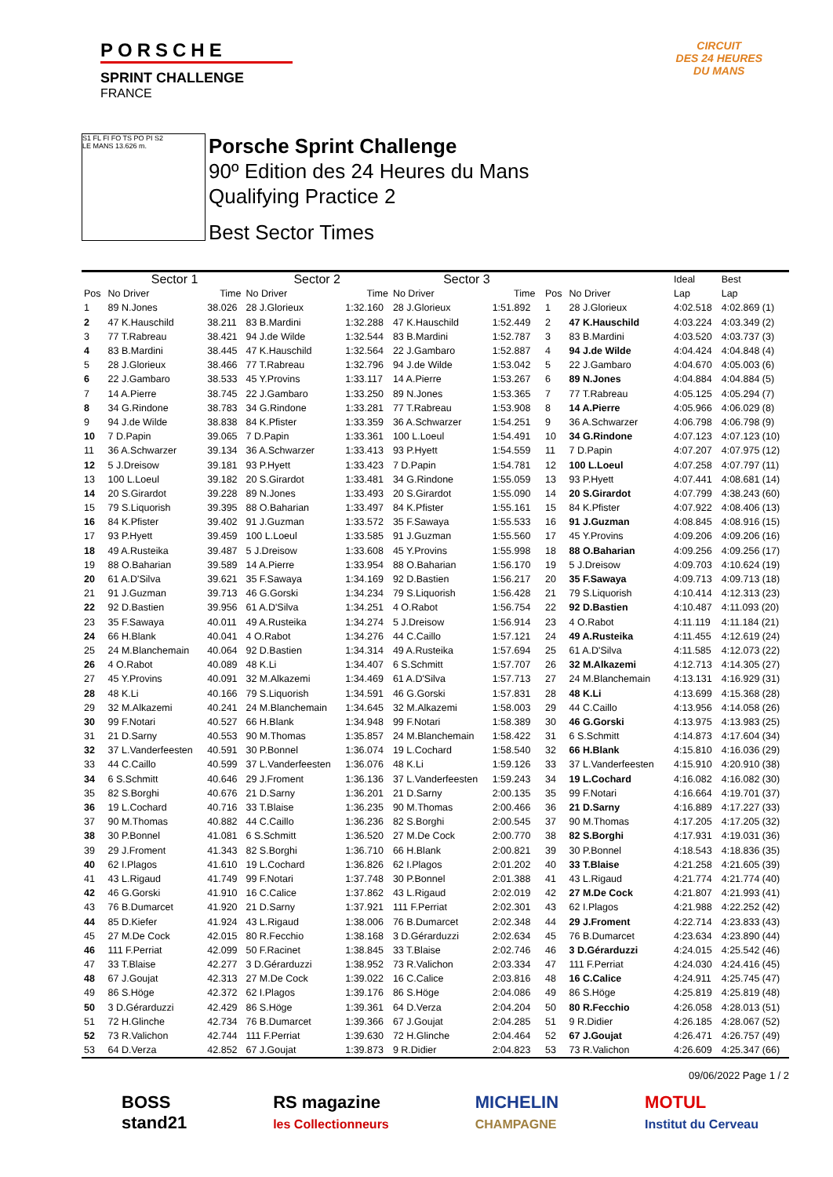PORSCHE
SPRINT CHALLENGE
FRANCE
CIRCUIT
DES 24 HEURES
DU MANS
S1 FL FI FO TS PO PI S2
LE MANS 13.626 m.
Porsche Sprint Challenge
90º Edition des 24 Heures du Mans
Qualifying Practice 2
Best Sector Times
| | Sector 1 | | Sector 2 | | Sector 3 | | | | | | Ideal | Best |
| --- | --- | --- | --- | --- | --- | --- | --- | --- | --- | --- | --- | --- |
| Pos | No Driver | Time | No Driver | Time | No Driver | Time | | Pos | No Driver | | Lap | Lap |
| 1 | 89 N.Jones | 38.026 | 28 J.Glorieux | 1:32.160 | 28 J.Glorieux | 1:51.892 | | 1 | 28 J.Glorieux | | 4:02.518 | 4:02.869 (1) |
| 2 | 47 K.Hauschild | 38.211 | 83 B.Mardini | 1:32.288 | 47 K.Hauschild | 1:52.449 | | 2 | 47 K.Hauschild | | 4:03.224 | 4:03.349 (2) |
| 3 | 77 T.Rabreau | 38.421 | 94 J.de Wilde | 1:32.544 | 83 B.Mardini | 1:52.787 | | 3 | 83 B.Mardini | | 4:03.520 | 4:03.737 (3) |
| 4 | 83 B.Mardini | 38.445 | 47 K.Hauschild | 1:32.564 | 22 J.Gambaro | 1:52.887 | | 4 | 94 J.de Wilde | | 4:04.424 | 4:04.848 (4) |
| 5 | 28 J.Glorieux | 38.466 | 77 T.Rabreau | 1:32.796 | 94 J.de Wilde | 1:53.042 | | 5 | 22 J.Gambaro | | 4:04.670 | 4:05.003 (6) |
| 6 | 22 J.Gambaro | 38.533 | 45 Y.Provins | 1:33.117 | 14 A.Pierre | 1:53.267 | | 6 | 89 N.Jones | | 4:04.884 | 4:04.884 (5) |
| 7 | 14 A.Pierre | 38.745 | 22 J.Gambaro | 1:33.250 | 89 N.Jones | 1:53.365 | | 7 | 77 T.Rabreau | | 4:05.125 | 4:05.294 (7) |
| 8 | 34 G.Rindone | 38.783 | 34 G.Rindone | 1:33.281 | 77 T.Rabreau | 1:53.908 | | 8 | 14 A.Pierre | | 4:05.966 | 4:06.029 (8) |
| 9 | 94 J.de Wilde | 38.838 | 84 K.Pfister | 1:33.359 | 36 A.Schwarzer | 1:54.251 | | 9 | 36 A.Schwarzer | | 4:06.798 | 4:06.798 (9) |
| 10 | 7 D.Papin | 39.065 | 7 D.Papin | 1:33.361 | 100 L.Loeul | 1:54.491 | | 10 | 34 G.Rindone | | 4:07.123 | 4:07.123 (10) |
| 11 | 36 A.Schwarzer | 39.134 | 36 A.Schwarzer | 1:33.413 | 93 P.Hyett | 1:54.559 | | 11 | 7 D.Papin | | 4:07.207 | 4:07.975 (12) |
| 12 | 5 J.Dreisow | 39.181 | 93 P.Hyett | 1:33.423 | 7 D.Papin | 1:54.781 | | 12 | 100 L.Loeul | | 4:07.258 | 4:07.797 (11) |
| 13 | 100 L.Loeul | 39.182 | 20 S.Girardot | 1:33.481 | 34 G.Rindone | 1:55.059 | | 13 | 93 P.Hyett | | 4:07.441 | 4:08.681 (14) |
| 14 | 20 S.Girardot | 39.228 | 89 N.Jones | 1:33.493 | 20 S.Girardot | 1:55.090 | | 14 | 20 S.Girardot | | 4:07.799 | 4:38.243 (60) |
| 15 | 79 S.Liquorish | 39.395 | 88 O.Baharian | 1:33.497 | 84 K.Pfister | 1:55.161 | | 15 | 84 K.Pfister | | 4:07.922 | 4:08.406 (13) |
| 16 | 84 K.Pfister | 39.402 | 91 J.Guzman | 1:33.572 | 35 F.Sawaya | 1:55.533 | | 16 | 91 J.Guzman | | 4:08.845 | 4:08.916 (15) |
| 17 | 93 P.Hyett | 39.459 | 100 L.Loeul | 1:33.585 | 91 J.Guzman | 1:55.560 | | 17 | 45 Y.Provins | | 4:09.206 | 4:09.206 (16) |
| 18 | 49 A.Rusteika | 39.487 | 5 J.Dreisow | 1:33.608 | 45 Y.Provins | 1:55.998 | | 18 | 88 O.Baharian | | 4:09.256 | 4:09.256 (17) |
| 19 | 88 O.Baharian | 39.589 | 14 A.Pierre | 1:33.954 | 88 O.Baharian | 1:56.170 | | 19 | 5 J.Dreisow | | 4:09.703 | 4:10.624 (19) |
| 20 | 61 A.D'Silva | 39.621 | 35 F.Sawaya | 1:34.169 | 92 D.Bastien | 1:56.217 | | 20 | 35 F.Sawaya | | 4:09.713 | 4:09.713 (18) |
| 21 | 91 J.Guzman | 39.713 | 46 G.Gorski | 1:34.234 | 79 S.Liquorish | 1:56.428 | | 21 | 79 S.Liquorish | | 4:10.414 | 4:12.313 (23) |
| 22 | 92 D.Bastien | 39.956 | 61 A.D'Silva | 1:34.251 | 4 O.Rabot | 1:56.754 | | 22 | 92 D.Bastien | | 4:10.487 | 4:11.093 (20) |
| 23 | 35 F.Sawaya | 40.011 | 49 A.Rusteika | 1:34.274 | 5 J.Dreisow | 1:56.914 | | 23 | 4 O.Rabot | | 4:11.119 | 4:11.184 (21) |
| 24 | 66 H.Blank | 40.041 | 4 O.Rabot | 1:34.276 | 44 C.Caillo | 1:57.121 | | 24 | 49 A.Rusteika | | 4:11.455 | 4:12.619 (24) |
| 25 | 24 M.Blanchemain | 40.064 | 92 D.Bastien | 1:34.314 | 49 A.Rusteika | 1:57.694 | | 25 | 61 A.D'Silva | | 4:11.585 | 4:12.073 (22) |
| 26 | 4 O.Rabot | 40.089 | 48 K.Li | 1:34.407 | 6 S.Schmitt | 1:57.707 | | 26 | 32 M.Alkazemi | | 4:12.713 | 4:14.305 (27) |
| 27 | 45 Y.Provins | 40.091 | 32 M.Alkazemi | 1:34.469 | 61 A.D'Silva | 1:57.713 | | 27 | 24 M.Blanchemain | | 4:13.131 | 4:16.929 (31) |
| 28 | 48 K.Li | 40.166 | 79 S.Liquorish | 1:34.591 | 46 G.Gorski | 1:57.831 | | 28 | 48 K.Li | | 4:13.699 | 4:15.368 (28) |
| 29 | 32 M.Alkazemi | 40.241 | 24 M.Blanchemain | 1:34.645 | 32 M.Alkazemi | 1:58.003 | | 29 | 44 C.Caillo | | 4:13.956 | 4:14.058 (26) |
| 30 | 99 F.Notari | 40.527 | 66 H.Blank | 1:34.948 | 99 F.Notari | 1:58.389 | | 30 | 46 G.Gorski | | 4:13.975 | 4:13.983 (25) |
| 31 | 21 D.Sarny | 40.553 | 90 M.Thomas | 1:35.857 | 24 M.Blanchemain | 1:58.422 | | 31 | 6 S.Schmitt | | 4:14.873 | 4:17.604 (34) |
| 32 | 37 L.Vanderfeesten | 40.591 | 30 P.Bonnel | 1:36.074 | 19 L.Cochard | 1:58.540 | | 32 | 66 H.Blank | | 4:15.810 | 4:16.036 (29) |
| 33 | 44 C.Caillo | 40.599 | 37 L.Vanderfeesten | 1:36.076 | 48 K.Li | 1:59.126 | | 33 | 37 L.Vanderfeesten | | 4:15.910 | 4:20.910 (38) |
| 34 | 6 S.Schmitt | 40.646 | 29 J.Froment | 1:36.136 | 37 L.Vanderfeesten | 1:59.243 | | 34 | 19 L.Cochard | | 4:16.082 | 4:16.082 (30) |
| 35 | 82 S.Borghi | 40.676 | 21 D.Sarny | 1:36.201 | 21 D.Sarny | 2:00.135 | | 35 | 99 F.Notari | | 4:16.664 | 4:19.701 (37) |
| 36 | 19 L.Cochard | 40.716 | 33 T.Blaise | 1:36.235 | 90 M.Thomas | 2:00.466 | | 36 | 21 D.Sarny | | 4:16.889 | 4:17.227 (33) |
| 37 | 90 M.Thomas | 40.882 | 44 C.Caillo | 1:36.236 | 82 S.Borghi | 2:00.545 | | 37 | 90 M.Thomas | | 4:17.205 | 4:17.205 (32) |
| 38 | 30 P.Bonnel | 41.081 | 6 S.Schmitt | 1:36.520 | 27 M.De Cock | 2:00.770 | | 38 | 82 S.Borghi | | 4:17.931 | 4:19.031 (36) |
| 39 | 29 J.Froment | 41.343 | 82 S.Borghi | 1:36.710 | 66 H.Blank | 2:00.821 | | 39 | 30 P.Bonnel | | 4:18.543 | 4:18.836 (35) |
| 40 | 62 I.Plagos | 41.610 | 19 L.Cochard | 1:36.826 | 62 I.Plagos | 2:01.202 | | 40 | 33 T.Blaise | | 4:21.258 | 4:21.605 (39) |
| 41 | 43 L.Rigaud | 41.749 | 99 F.Notari | 1:37.748 | 30 P.Bonnel | 2:01.388 | | 41 | 43 L.Rigaud | | 4:21.774 | 4:21.774 (40) |
| 42 | 46 G.Gorski | 41.910 | 16 C.Calice | 1:37.862 | 43 L.Rigaud | 2:02.019 | | 42 | 27 M.De Cock | | 4:21.807 | 4:21.993 (41) |
| 43 | 76 B.Dumarcet | 41.920 | 21 D.Sarny | 1:37.921 | 111 F.Perriat | 2:02.301 | | 43 | 62 I.Plagos | | 4:21.988 | 4:22.252 (42) |
| 44 | 85 D.Kiefer | 41.924 | 43 L.Rigaud | 1:38.006 | 76 B.Dumarcet | 2:02.348 | | 44 | 29 J.Froment | | 4:22.714 | 4:23.833 (43) |
| 45 | 27 M.De Cock | 42.015 | 80 R.Fecchio | 1:38.168 | 3 D.Gérarduzzi | 2:02.634 | | 45 | 76 B.Dumarcet | | 4:23.634 | 4:23.890 (44) |
| 46 | 111 F.Perriat | 42.099 | 50 F.Racinet | 1:38.845 | 33 T.Blaise | 2:02.746 | | 46 | 3 D.Gérarduzzi | | 4:24.015 | 4:25.542 (46) |
| 47 | 33 T.Blaise | 42.277 | 3 D.Gérarduzzi | 1:38.952 | 73 R.Valichon | 2:03.334 | | 47 | 111 F.Perriat | | 4:24.030 | 4:24.416 (45) |
| 48 | 67 J.Goujat | 42.313 | 27 M.De Cock | 1:39.022 | 16 C.Calice | 2:03.816 | | 48 | 16 C.Calice | | 4:24.911 | 4:25.745 (47) |
| 49 | 86 S.Höge | 42.372 | 62 I.Plagos | 1:39.176 | 86 S.Höge | 2:04.086 | | 49 | 86 S.Höge | | 4:25.819 | 4:25.819 (48) |
| 50 | 3 D.Gérarduzzi | 42.429 | 86 S.Höge | 1:39.361 | 64 D.Verza | 2:04.204 | | 50 | 80 R.Fecchio | | 4:26.058 | 4:28.013 (51) |
| 51 | 72 H.Glinche | 42.734 | 76 B.Dumarcet | 1:39.366 | 67 J.Goujat | 2:04.285 | | 51 | 9 R.Didier | | 4:26.185 | 4:28.067 (52) |
| 52 | 73 R.Valichon | 42.744 | 111 F.Perriat | 1:39.630 | 72 H.Glinche | 2:04.464 | | 52 | 67 J.Goujat | | 4:26.471 | 4:26.757 (49) |
| 53 | 64 D.Verza | 42.852 | 67 J.Goujat | 1:39.873 | 9 R.Didier | 2:04.823 | | 53 | 73 R.Valichon | | 4:26.609 | 4:25.347 (66) |
09/06/2022 Page 1 / 2
BOSS
stand21
RS magazine
les Collectionneurs
MICHELIN
CHAMPAGNE
MOTUL
Institut du Cerveau